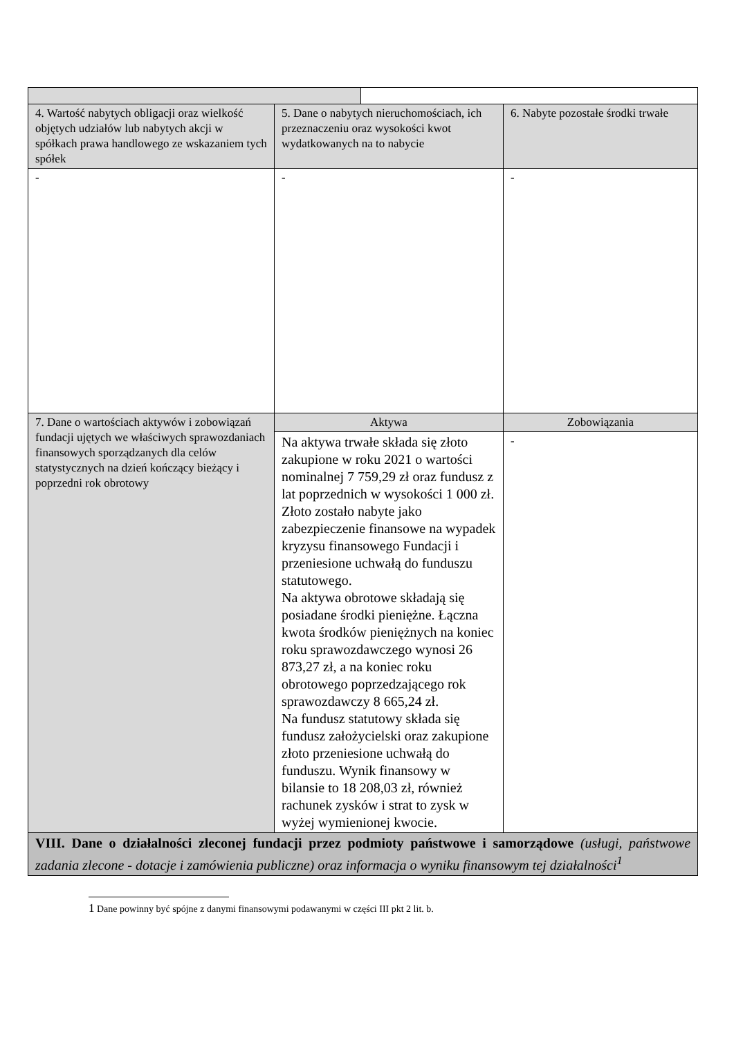| 4. Wartość nabytych obligacji oraz wielkość objętych udziałów lub nabytych akcji w spółkach prawa handlowego ze wskazaniem tych spółek | 5. Dane o nabytych nieruchomościach, ich przeznaczeniu oraz wysokości kwot wydatkowanych na to nabycie | | 6. Nabyte pozostałe środki trwałe |
| - | - | | - |
| 7. Dane o wartościach aktywów i zobowiązań fundacji ujętych we właściwych sprawozdaniach finansowych sporządzanych dla celów statystycznych na dzień kończący bieżący i poprzedni rok obrotowy | Aktywa | | Zobowiązania |
| | Na aktywa trwałe składa się złoto zakupione w roku 2021 o wartości nominalnej 7 759,29 zł oraz fundusz z lat poprzednich w wysokości 1 000 zł. Złoto zostało nabyte jako zabezpieczenie finansowe na wypadek kryzysu finansowego Fundacji i przeniesione uchwałą do funduszu statutowego. Na aktywa obrotowe składają się posiadane środki pieniężne. Łączna kwota środków pieniężnych na koniec roku sprawozdawczego wynosi 26 873,27 zł, a na koniec roku obrotowego poprzedzającego rok sprawozdawczy 8 665,24 zł. Na fundusz statutowy składa się fundusz założycielski oraz zakupione złoto przeniesione uchwałą do funduszu. Wynik finansowy w bilansie to 18 208,03 zł, również rachunek zysków i strat to zysk w wyżej wymienionej kwocie. | | - |
| VIII. Dane o działalności zleconej fundacji przez podmioty państwowe i samorządowe (usługi, państwowe zadania zlecone - dotacje i zamówienia publiczne) oraz informacja o wyniku finansowym tej działalności<sup>1</sup> | | | |
1 Dane powinny być spójne z danymi finansowymi podawanymi w części III pkt 2 lit. b.